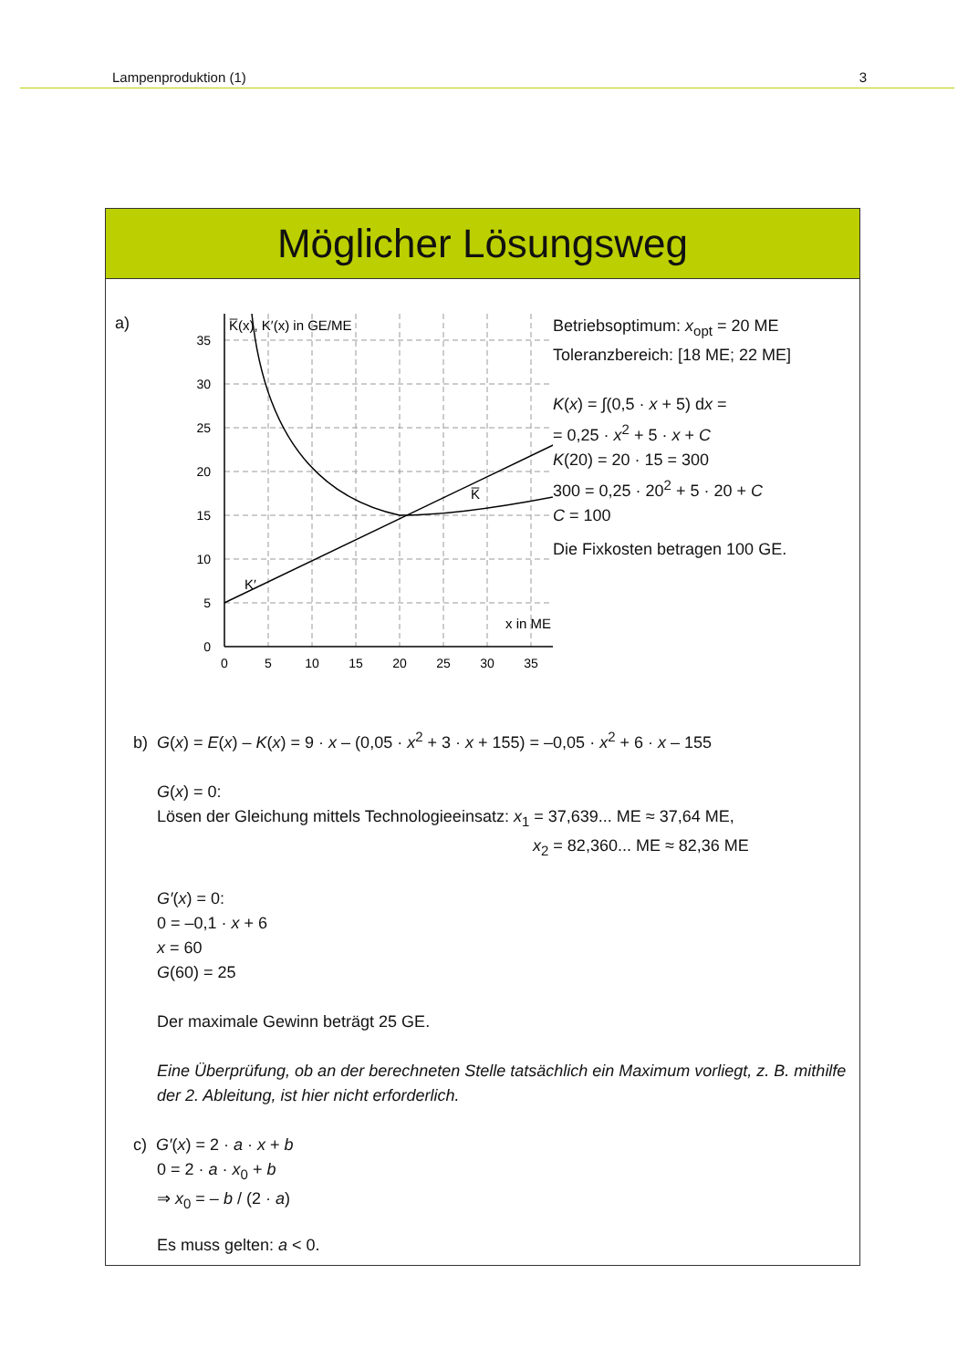Lampenproduktion (1) 3
Möglicher Lösungsweg
a)
0
5
10
15
20
25
30
35
0
5
10
15
20
25
30
35
K̅(x), K′(x) in GE/ME
x in ME
K̅
K′
Betriebsoptimum: x<sub>opt</sub> = 20 ME
Toleranzbereich: [18 ME; 22 ME]
K(x) = ∫(0,5 · x + 5) dx =
= 0,25 · x<sup>2</sup> + 5 · x + C
K(20) = 20 · 15 = 300
300 = 0,25 · 20<sup>2</sup> + 5 · 20 + C
C = 100
Die Fixkosten betragen 100 GE.
b) G(x) = E(x) – K(x) = 9 · x – (0,05 · x<sup>2</sup> + 3 · x + 155) = –0,05 · x<sup>2</sup> + 6 · x – 155
G(x) = 0:
Lösen der Gleichung mittels Technologieeinsatz: x<sub>1</sub> = 37,639... ME ≈ 37,64 ME,
x<sub>2</sub> = 82,360... ME ≈ 82,36 ME
G′(x) = 0:
0 = –0,1 · x + 6
x = 60
G(60) = 25
Der maximale Gewinn beträgt 25 GE.
Eine Überprüfung, ob an der berechneten Stelle tatsächlich ein Maximum vorliegt, z. B. mithilfe der 2. Ableitung, ist hier nicht erforderlich.
c) G′(x) = 2 · a · x + b
0 = 2 · a · x<sub>0</sub> + b
⇒ x<sub>0</sub> = – b / (2 · a)
Es muss gelten: a < 0.